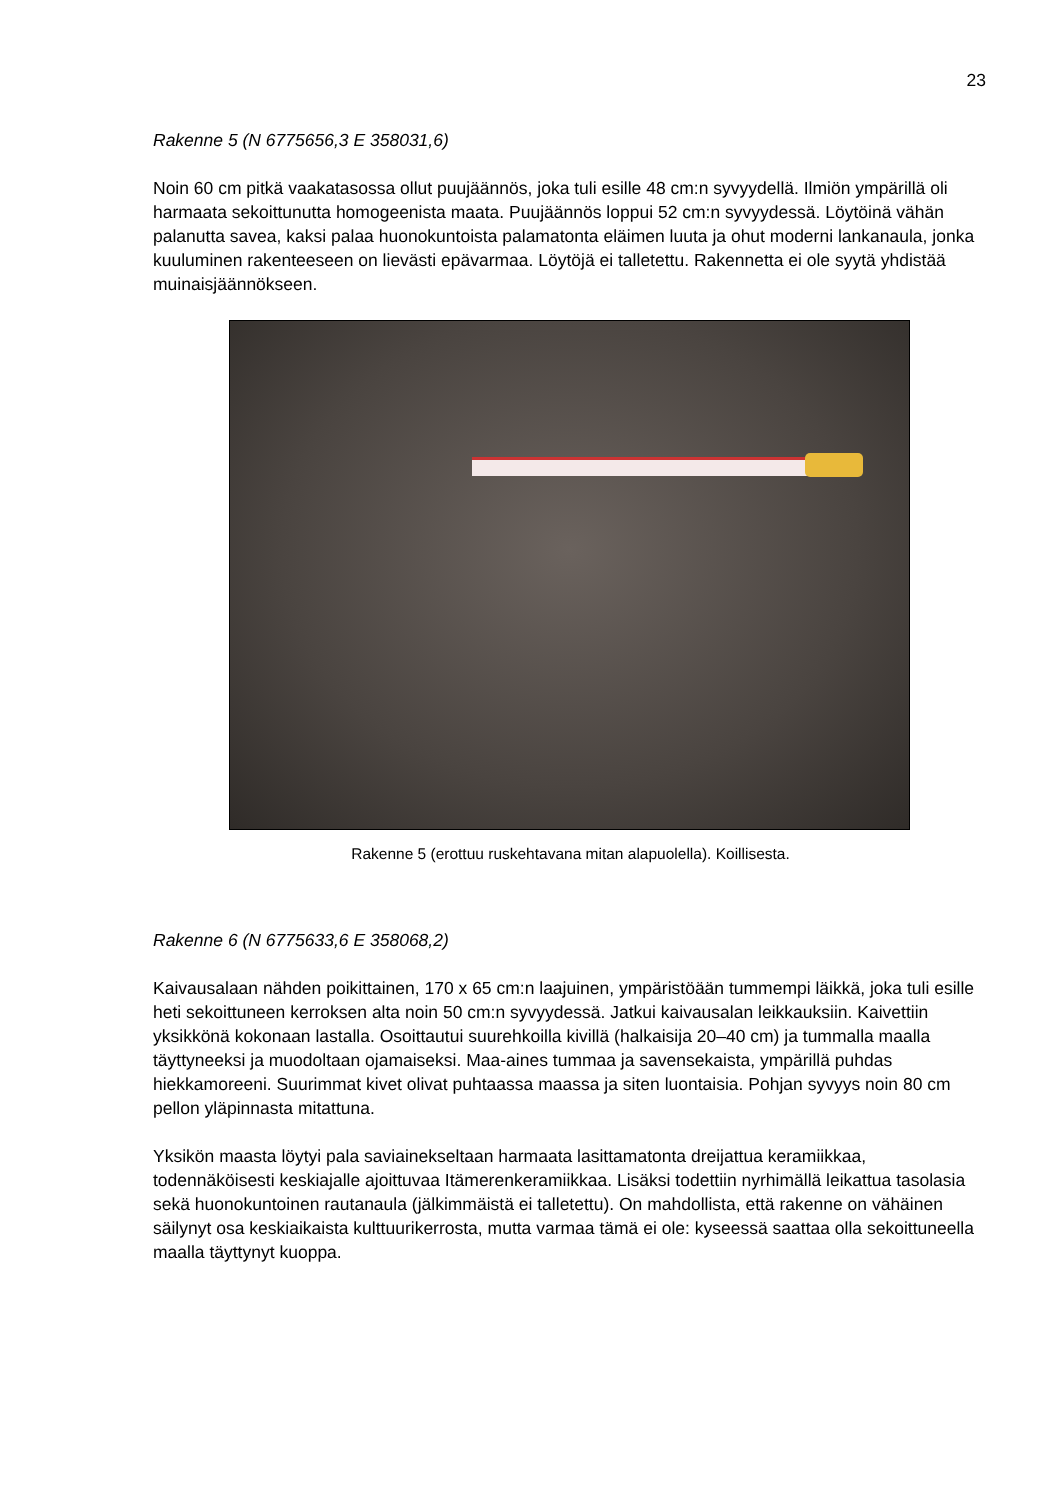23
Rakenne 5 (N 6775656,3 E 358031,6)
Noin 60 cm pitkä vaakatasossa ollut puujäännös, joka tuli esille 48 cm:n syvyydellä. Ilmiön ympärillä oli harmaata sekoittunutta homogeenista maata. Puujäännös loppui 52 cm:n syvyydessä. Löytöinä vähän palanutta savea, kaksi palaa huonokuntoista palamatonta eläimen luuta ja ohut moderni lankanaula, jonka kuuluminen rakenteeseen on lievästi epävarmaa. Löytöjä ei talletettu. Rakennetta ei ole syytä yhdistää muinaisjäännökseen.
Rakenne 5 (erottuu ruskehtavana mitan alapuolella). Koillisesta.
Rakenne 6 (N 6775633,6 E 358068,2)
Kaivausalaan nähden poikittainen, 170 x 65 cm:n laajuinen, ympäristöään tummempi läikkä, joka tuli esille heti sekoittuneen kerroksen alta noin 50 cm:n syvyydessä. Jatkui kaivausalan leikkauksiin. Kaivettiin yksikkönä kokonaan lastalla. Osoittautui suurehkoilla kivillä (halkaisija 20–40 cm) ja tummalla maalla täyttyneeksi ja muodoltaan ojamaiseksi. Maa-aines tummaa ja savensekaista, ympärillä puhdas hiekkamoreeni. Suurimmat kivet olivat puhtaassa maassa ja siten luontaisia. Pohjan syvyys noin 80 cm pellon yläpinnasta mitattuna.
Yksikön maasta löytyi pala saviainekseltaan harmaata lasittamatonta dreijattua keramiikkaa, todennäköisesti keskiajalle ajoittuvaa Itämerenkeramiikkaa. Lisäksi todettiin nyrhimällä leikattua tasolasia sekä huonokuntoinen rautanaula (jälkimmäistä ei talletettu). On mahdollista, että rakenne on vähäinen säilynyt osa keskiaikaista kulttuurikerrosta, mutta varmaa tämä ei ole: kyseessä saattaa olla sekoittuneella maalla täyttynyt kuoppa.